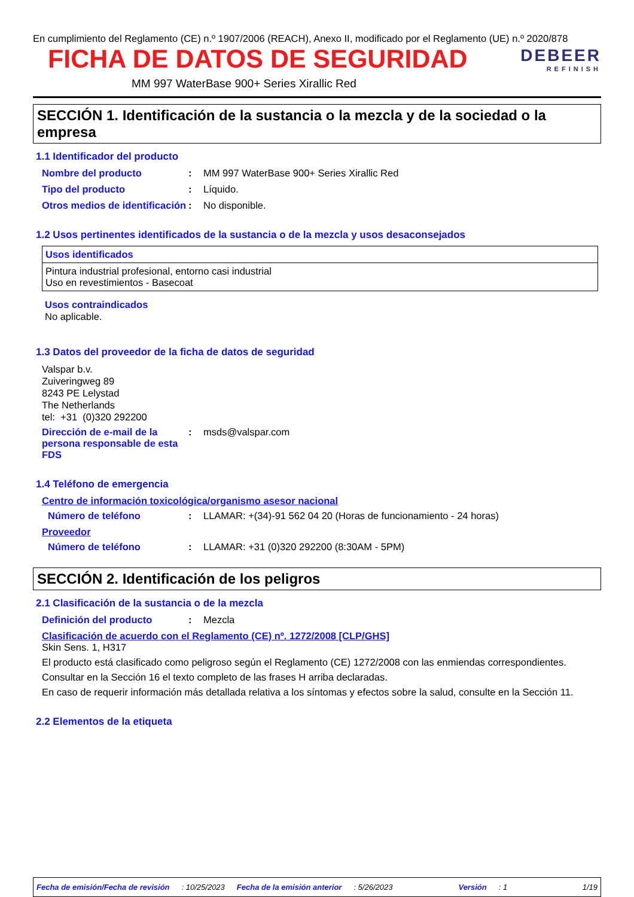En cumplimiento del Reglamento (CE) n.º 1907/2006 (REACH), Anexo II, modificado por el Reglamento (UE) n.º 2020/878
FICHA DE DATOS DE SEGURIDAD
DEBEER
REFINISH
MM 997 WaterBase 900+ Series Xirallic Red
SECCIÓN 1. Identificación de la sustancia o la mezcla y de la sociedad o la empresa
1.1 Identificador del producto
Nombre del producto: MM 997 WaterBase 900+ Series Xirallic Red
Tipo del producto: Líquido.
Otros medios de identificación: No disponible.
1.2 Usos pertinentes identificados de la sustancia o de la mezcla y usos desaconsejados
| Usos identificados |
| --- |
| Pintura industrial profesional, entorno casi industrial Uso en revestimientos - Basecoat |
Usos contraindicados
No aplicable.
1.3 Datos del proveedor de la ficha de datos de seguridad
Valspar b.v.
Zuiveringweg 89
8243 PE Lelystad
The Netherlands
tel: +31 (0)320 292200
Dirección de e-mail de la persona responsable de esta FDS: msds@valspar.com
1.4 Teléfono de emergencia
Centro de información toxicológica/organismo asesor nacional
Número de teléfono: LLAMAR: +(34)-91 562 04 20 (Horas de funcionamiento - 24 horas)
Proveedor
Número de teléfono: LLAMAR: +31 (0)320 292200 (8:30AM - 5PM)
SECCIÓN 2. Identificación de los peligros
2.1 Clasificación de la sustancia o de la mezcla
Definición del producto: Mezcla
Clasificación de acuerdo con el Reglamento (CE) nº. 1272/2008 [CLP/GHS]
Skin Sens. 1, H317
El producto está clasificado como peligroso según el Reglamento (CE) 1272/2008 con las enmiendas correspondientes.
Consultar en la Sección 16 el texto completo de las frases H arriba declaradas.
En caso de requerir información más detallada relativa a los síntomas y efectos sobre la salud, consulte en la Sección 11.
2.2 Elementos de la etiqueta
Fecha de emisión/Fecha de revisión: 10/25/2023 Fecha de la emisión anterior: 5/26/2023 Versión: 1 1/19